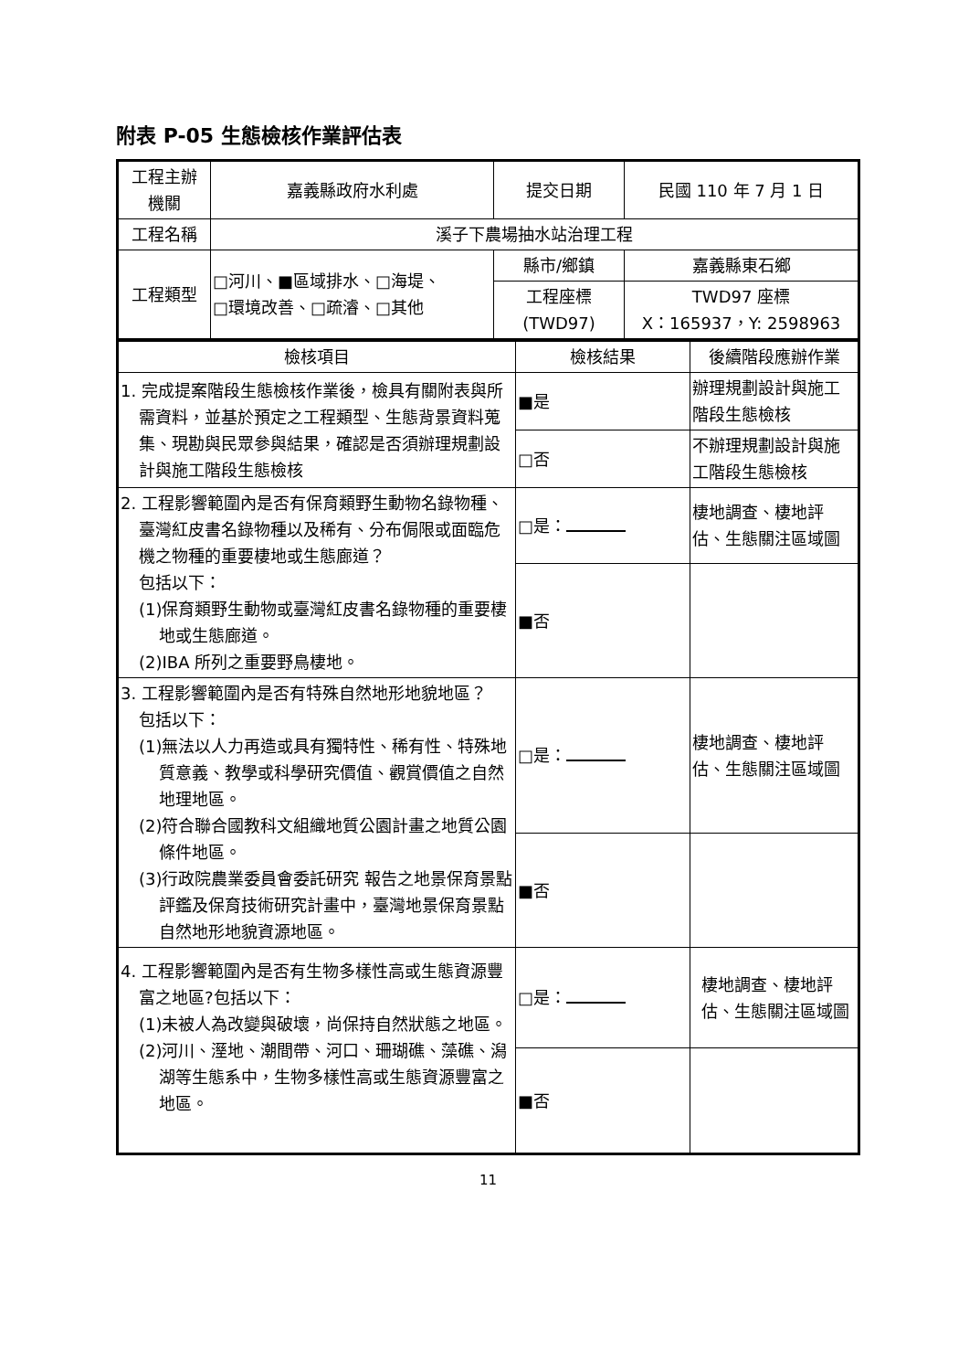附表 P-05 生態檢核作業評估表
| 工程主辦 機關 | 嘉義縣政府水利處 | 提交日期 | 民國 110 年 7 月 1 日 |
| 工程名稱 | 溪子下農場抽水站治理工程 | | |
| 工程類型 | □河川、■區域排水、□海堤、 □環境改善、□疏濬、□其他 | 縣市/鄉鎮 | 嘉義縣東石鄉 |
| | | 工程座標 (TWD97) | TWD97 座標 X：165937，Y: 2598963 |
| 檢核項目 | 檢核結果 | 後續階段應辦作業 |
| 1. 完成提案階段生態檢核作業後，檢具有關附表與所需資料，並基於預定之工程類型、生態背景資料蒐集、現勘與民眾參與結果，確認是否須辦理規劃設計與施工階段生態檢核 | ■是 | 辦理規劃設計與施工階段生態檢核 |
| | □否 | 不辦理規劃設計與施工階段生態檢核 |
| 2. 工程影響範圍內是否有保育類野生動物名錄物種、臺灣紅皮書名錄物種以及稀有、分布侷限或面臨危機之物種的重要棲地或生態廊道？ 包括以下： (1)保育類野生動物或臺灣紅皮書名錄物種的重要棲地或生態廊道。 (2)IBA 所列之重要野鳥棲地。 | □是： | 棲地調查、棲地評估、生態關注區域圖 |
| | ■否 | |
| 3. 工程影響範圍內是否有特殊自然地形地貌地區？ 包括以下： (1)無法以人力再造或具有獨特性、稀有性、特殊地質意義、教學或科學研究價值、觀賞價值之自然地理地區。 (2)符合聯合國教科文組織地質公園計畫之地質公園條件地區。 (3)行政院農業委員會委託研究 報告之地景保育景點評鑑及保育技術研究計畫中，臺灣地景保育景點自然地形地貌資源地區。 | □是： | 棲地調查、棲地評估、生態關注區域圖 |
| | ■否 | |
| 4. 工程影響範圍內是否有生物多樣性高或生態資源豐富之地區?包括以下： (1)未被人為改變與破壞，尚保持自然狀態之地區。 (2)河川、溼地、潮間帶、河口、珊瑚礁、藻礁、潟湖等生態系中，生物多樣性高或生態資源豐富之地區。 | □是： | 棲地調查、棲地評估、生態關注區域圖 |
| | ■否 | |
11